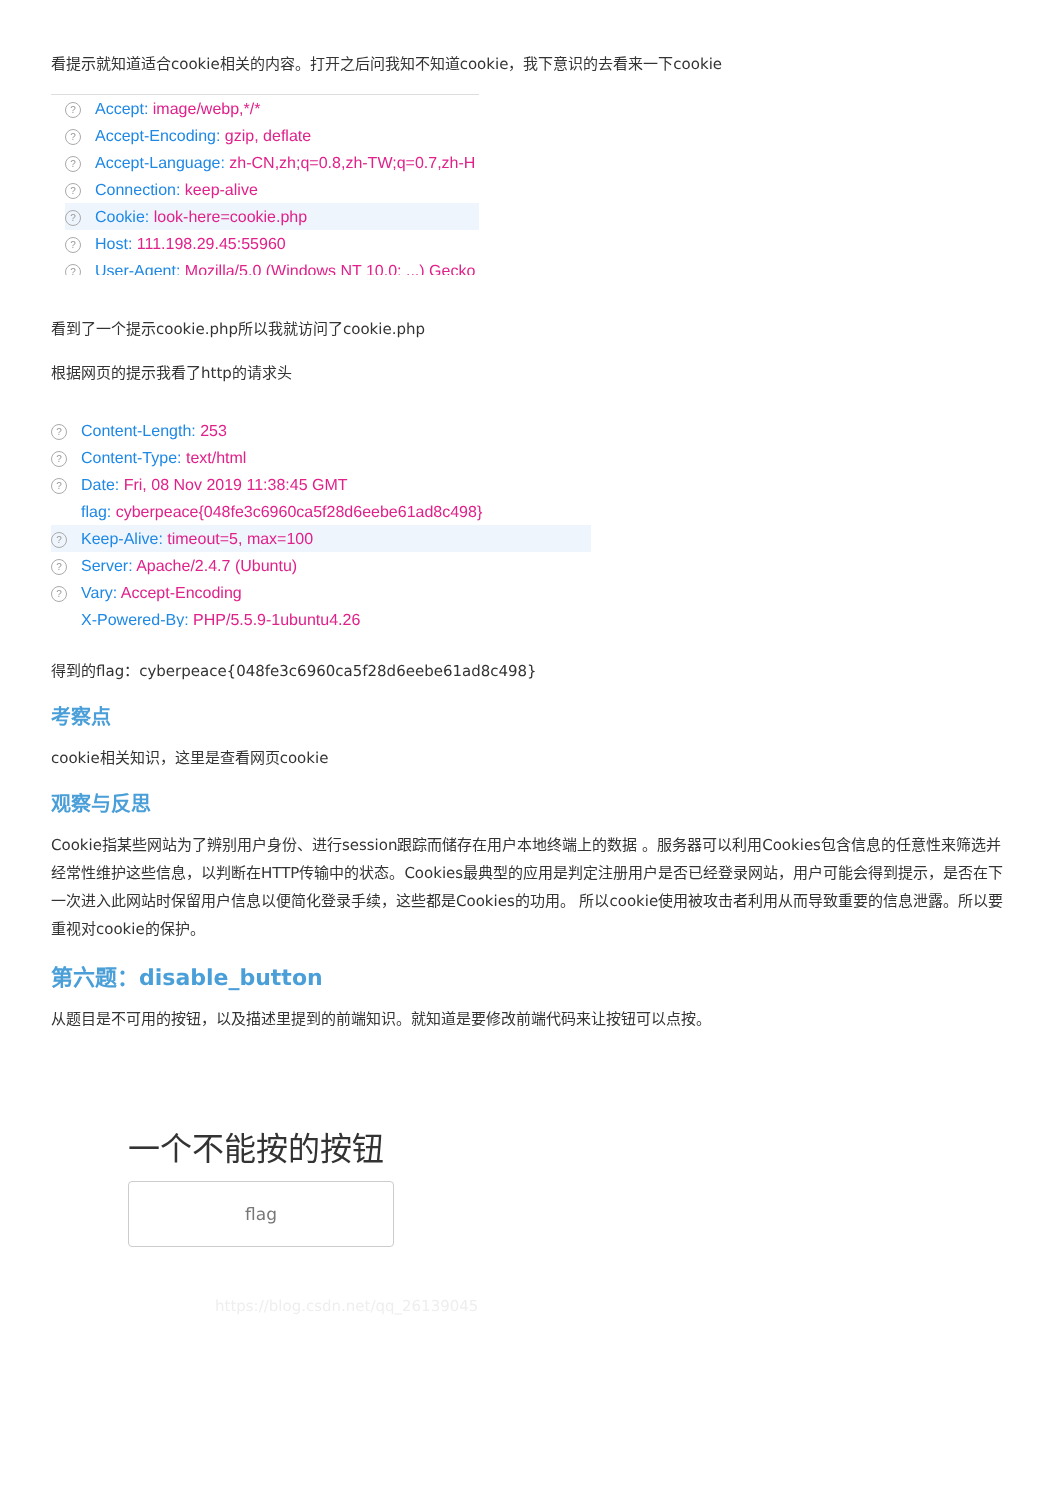看提示就知道适合cookie相关的内容。打开之后问我知不知道cookie，我下意识的去看来一下cookie
? Accept: image/webp,*/*
? Accept-Encoding: gzip, deflate
? Accept-Language: zh-CN,zh;q=0.8,zh-TW;q=0.7,zh-H
? Connection: keep-alive
? Cookie: look-here=cookie.php
? Host: 111.198.29.45:55960
? User-Agent: Mozilla/5.0 (Windows NT 10.0; ...) Gecko
看到了一个提示cookie.php所以我就访问了cookie.php
根据网页的提示我看了http的请求头
? Content-Length: 253
? Content-Type: text/html
? Date: Fri, 08 Nov 2019 11:38:45 GMT
flag: cyberpeace{048fe3c6960ca5f28d6eebe61ad8c498}
? Keep-Alive: timeout=5, max=100
? Server: Apache/2.4.7 (Ubuntu)
? Vary: Accept-Encoding
X-Powered-By: PHP/5.5.9-1ubuntu4.26
得到的flag：cyberpeace{048fe3c6960ca5f28d6eebe61ad8c498}
考察点
cookie相关知识，这里是查看网页cookie
观察与反思
Cookie指某些网站为了辨别用户身份、进行session跟踪而储存在用户本地终端上的数据 。服务器可以利用Cookies包含信息的任意性来筛选并经常性维护这些信息，以判断在HTTP传输中的状态。Cookies最典型的应用是判定注册用户是否已经登录网站，用户可能会得到提示，是否在下一次进入此网站时保留用户信息以便简化登录手续，这些都是Cookies的功用。 所以cookie使用被攻击者利用从而导致重要的信息泄露。所以要重视对cookie的保护。
第六题：disable_button
从题目是不可用的按钮，以及描述里提到的前端知识。就知道是要修改前端代码来让按钮可以点按。
一个不能按的按钮
flag
https://blog.csdn.net/qq_26139045